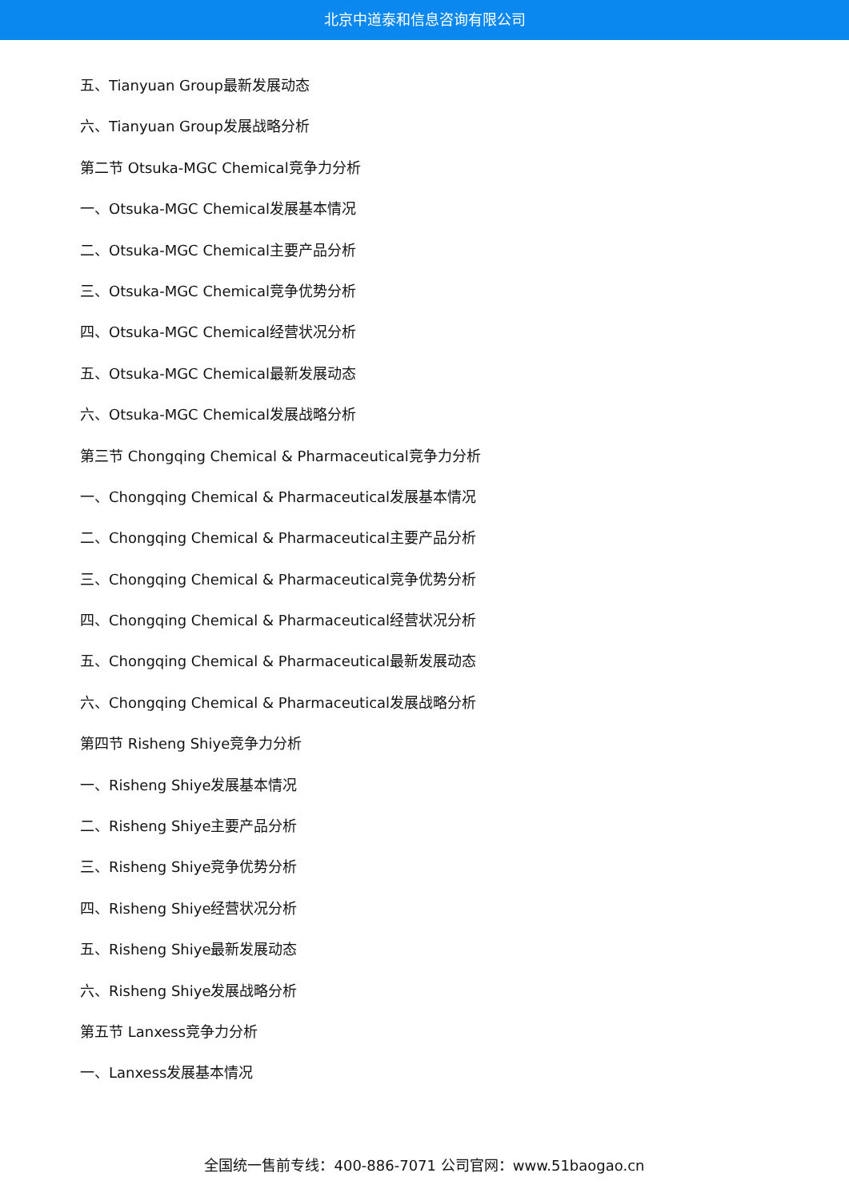北京中道泰和信息咨询有限公司
五、Tianyuan Group最新发展动态
六、Tianyuan Group发展战略分析
第二节 Otsuka-MGC Chemical竞争力分析
一、Otsuka-MGC Chemical发展基本情况
二、Otsuka-MGC Chemical主要产品分析
三、Otsuka-MGC Chemical竞争优势分析
四、Otsuka-MGC Chemical经营状况分析
五、Otsuka-MGC Chemical最新发展动态
六、Otsuka-MGC Chemical发展战略分析
第三节 Chongqing Chemical & Pharmaceutical竞争力分析
一、Chongqing Chemical & Pharmaceutical发展基本情况
二、Chongqing Chemical & Pharmaceutical主要产品分析
三、Chongqing Chemical & Pharmaceutical竞争优势分析
四、Chongqing Chemical & Pharmaceutical经营状况分析
五、Chongqing Chemical & Pharmaceutical最新发展动态
六、Chongqing Chemical & Pharmaceutical发展战略分析
第四节 Risheng Shiye竞争力分析
一、Risheng Shiye发展基本情况
二、Risheng Shiye主要产品分析
三、Risheng Shiye竞争优势分析
四、Risheng Shiye经营状况分析
五、Risheng Shiye最新发展动态
六、Risheng Shiye发展战略分析
第五节 Lanxess竞争力分析
一、Lanxess发展基本情况
全国统一售前专线：400-886-7071 公司官网：www.51baogao.cn